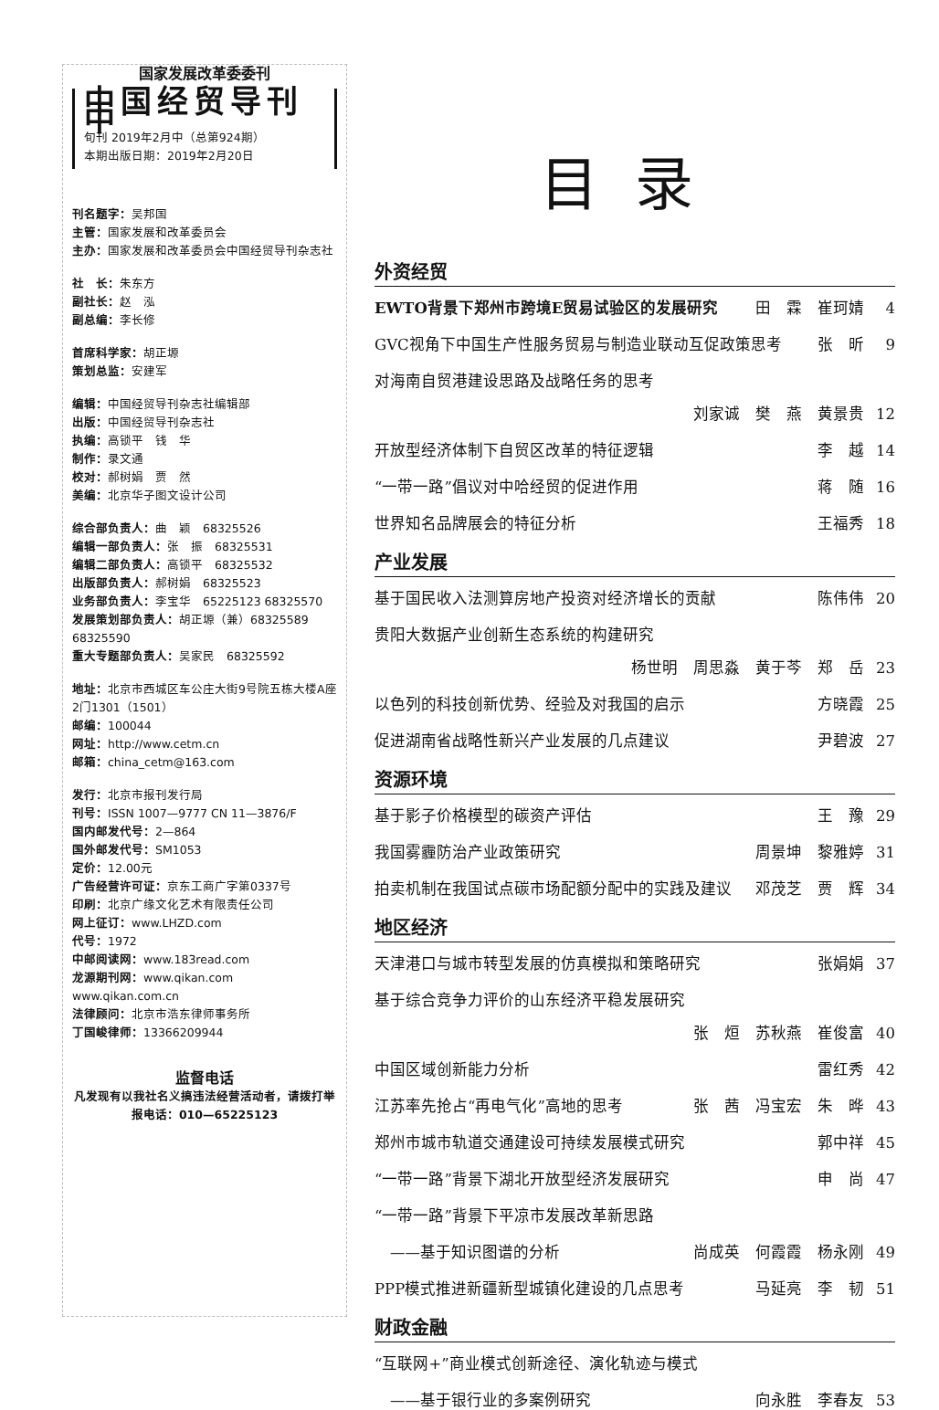国家发展改革委委刊
中国经贸导刊 中
旬刊 2019年2月中（总第924期）
本期出版日期：2019年2月20日
刊名题字：吴邦国
主管：国家发展和改革委员会
主办：国家发展和改革委员会中国经贸导刊杂志社
社　长：朱东方
副社长：赵　泓
副总编：李长修
首席科学家：胡正塬
策划总监：安建军
编辑：中国经贸导刊杂志社编辑部
出版：中国经贸导刊杂志社
执编：高锁平　钱　华
制作：录文通
校对：郝树娟　贾　然
美编：北京华子图文设计公司
综合部负责人：曲　颖　68325526
编辑一部负责人：张　振　68325531
编辑二部负责人：高锁平　68325532
出版部负责人：郝树娟　68325523
业务部负责人：李宝华　65225123 68325570
发展策划部负责人：胡正塬（兼）68325589　68325590
重大专题部负责人：吴家民　68325592
地址：北京市西城区车公庄大街9号院五栋大楼A座2门1301（1501）
邮编：100044
网址：http://www.cetm.cn
邮箱：china_cetm@163.com
发行：北京市报刊发行局
刊号：ISSN 1007—9777 CN 11—3876/F
国内邮发代号：2—864
国外邮发代号：SM1053
定价：12.00元
广告经营许可证：京东工商广字第0337号
印刷：北京广缘文化艺术有限责任公司
网上征订：www.LHZD.com
代号：1972
中邮阅读网：www.183read.com
龙源期刊网：www.qikan.com www.qikan.com.cn
法律顾问：北京市浩东律师事务所
丁国峻律师：13366209944
监督电话
凡发现有以我社名义搞违法经营活动者，请拨打举报电话：010—65225123
目录
外资经贸
EWTO背景下郑州市跨境E贸易试验区的发展研究 田　霖　崔珂婧 4
GVC视角下中国生产性服务贸易与制造业联动互促政策思考 张　昕 9
对海南自贸港建设思路及战略任务的思考
刘家诚　樊　燕　黄景贵 12
开放型经济体制下自贸区改革的特征逻辑 李　越 14
“一带一路”倡议对中哈经贸的促进作用 蒋　随 16
世界知名品牌展会的特征分析 王福秀 18
产业发展
基于国民收入法测算房地产投资对经济增长的贡献 陈伟伟 20
贵阳大数据产业创新生态系统的构建研究
杨世明　周思淼　黄于芩　郑　岳 23
以色列的科技创新优势、经验及对我国的启示 方晓霞 25
促进湖南省战略性新兴产业发展的几点建议 尹碧波 27
资源环境
基于影子价格模型的碳资产评估 王　豫 29
我国雾霾防治产业政策研究 周景坤　黎雅婷 31
拍卖机制在我国试点碳市场配额分配中的实践及建议 邓茂芝　贾　辉 34
地区经济
天津港口与城市转型发展的仿真模拟和策略研究 张娟娟 37
基于综合竞争力评价的山东经济平稳发展研究
张　烜　苏秋燕　崔俊富 40
中国区域创新能力分析 雷红秀 42
江苏率先抢占“再电气化”高地的思考 张　茜　冯宝宏　朱　晔 43
郑州市城市轨道交通建设可持续发展模式研究 郭中祥 45
“一带一路”背景下湖北开放型经济发展研究 申　尚 47
“一带一路”背景下平凉市发展改革新思路
　——基于知识图谱的分析 尚成英　何霞霞　杨永刚 49
PPP模式推进新疆新型城镇化建设的几点思考 马延亮　李　韧 51
财政金融
“互联网+”商业模式创新途径、演化轨迹与模式
　——基于银行业的多案例研究 向永胜　李春友 53